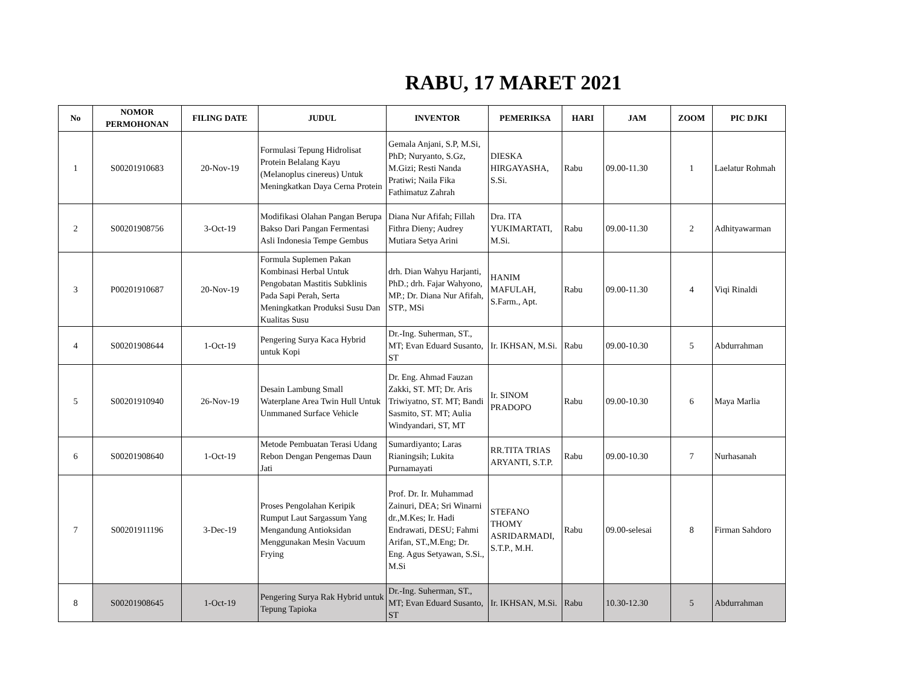RABU, 17 MARET 2021
| No | NOMOR PERMOHONAN | FILING DATE | JUDUL | INVENTOR | PEMERIKSA | HARI | JAM | ZOOM | PIC DJKI |
| --- | --- | --- | --- | --- | --- | --- | --- | --- | --- |
| 1 | S00201910683 | 20-Nov-19 | Formulasi Tepung Hidrolisat Protein Belalang Kayu (Melanoplus cinereus) Untuk Meningkatkan Daya Cerna Protein | Gemala Anjani, S.P, M.Si, PhD; Nuryanto, S.Gz, M.Gizi; Resti Nanda Pratiwi; Naila Fika Fathimatuz Zahrah | DIESKA HIRGAYASHA, S.Si. | Rabu | 09.00-11.30 | 1 | Laelatur Rohmah |
| 2 | S00201908756 | 3-Oct-19 | Modifikasi Olahan Pangan Berupa Bakso Dari Pangan Fermentasi Asli Indonesia Tempe Gembus | Diana Nur Afifah; Fillah Fithra Dieny; Audrey Mutiara Setya Arini | Dra. ITA YUKIMARTATI, M.Si. | Rabu | 09.00-11.30 | 2 | Adhityawarman |
| 3 | P00201910687 | 20-Nov-19 | Formula Suplemen Pakan Kombinasi Herbal Untuk Pengobatan Mastitis Subklinis Pada Sapi Perah, Serta Meningkatkan Produksi Susu Dan Kualitas Susu | drh. Dian Wahyu Harjanti, PhD.; drh. Fajar Wahyono, MP.; Dr. Diana Nur Afifah, STP., MSi | HANIM MAFULAH, S.Farm., Apt. | Rabu | 09.00-11.30 | 4 | Viqi Rinaldi |
| 4 | S00201908644 | 1-Oct-19 | Pengering Surya Kaca Hybrid untuk Kopi | Dr.-Ing. Suherman, ST., MT; Evan Eduard Susanto, ST | Ir. IKHSAN, M.Si. | Rabu | 09.00-10.30 | 5 | Abdurrahman |
| 5 | S00201910940 | 26-Nov-19 | Desain Lambung Small Waterplane Area Twin Hull Untuk Unmmaned Surface Vehicle | Dr. Eng. Ahmad Fauzan Zakki, ST. MT; Dr. Aris Triwiyatno, ST. MT; Bandi Sasmito, ST. MT; Aulia Windyandari, ST, MT | Ir. SINOM PRADOPO | Rabu | 09.00-10.30 | 6 | Maya Marlia |
| 6 | S00201908640 | 1-Oct-19 | Metode Pembuatan Terasi Udang Rebon Dengan Pengemas Daun Jati | Sumardiyanto; Laras Rianingsih; Lukita Purnamayati | RR.TITA TRIAS ARYANTI, S.T.P. | Rabu | 09.00-10.30 | 7 | Nurhasanah |
| 7 | S00201911196 | 3-Dec-19 | Proses Pengolahan Keripik Rumput Laut Sargassum Yang Mengandung Antioksidan Menggunakan Mesin Vacuum Frying | Prof. Dr. Ir. Muhammad Zainuri, DEA; Sri Winarni dr.,M.Kes; Ir. Hadi Endrawati, DESU; Fahmi Arifan, ST.,M.Eng; Dr. Eng. Agus Setyawan, S.Si., M.Si | STEFANO THOMY ASRIDARMADI, S.T.P., M.H. | Rabu | 09.00-selesai | 8 | Firman Sahdoro |
| 8 | S00201908645 | 1-Oct-19 | Pengering Surya Rak Hybrid untuk Tepung Tapioka | Dr.-Ing. Suherman, ST., MT; Evan Eduard Susanto, ST | Ir. IKHSAN, M.Si. | Rabu | 10.30-12.30 | 5 | Abdurrahman |